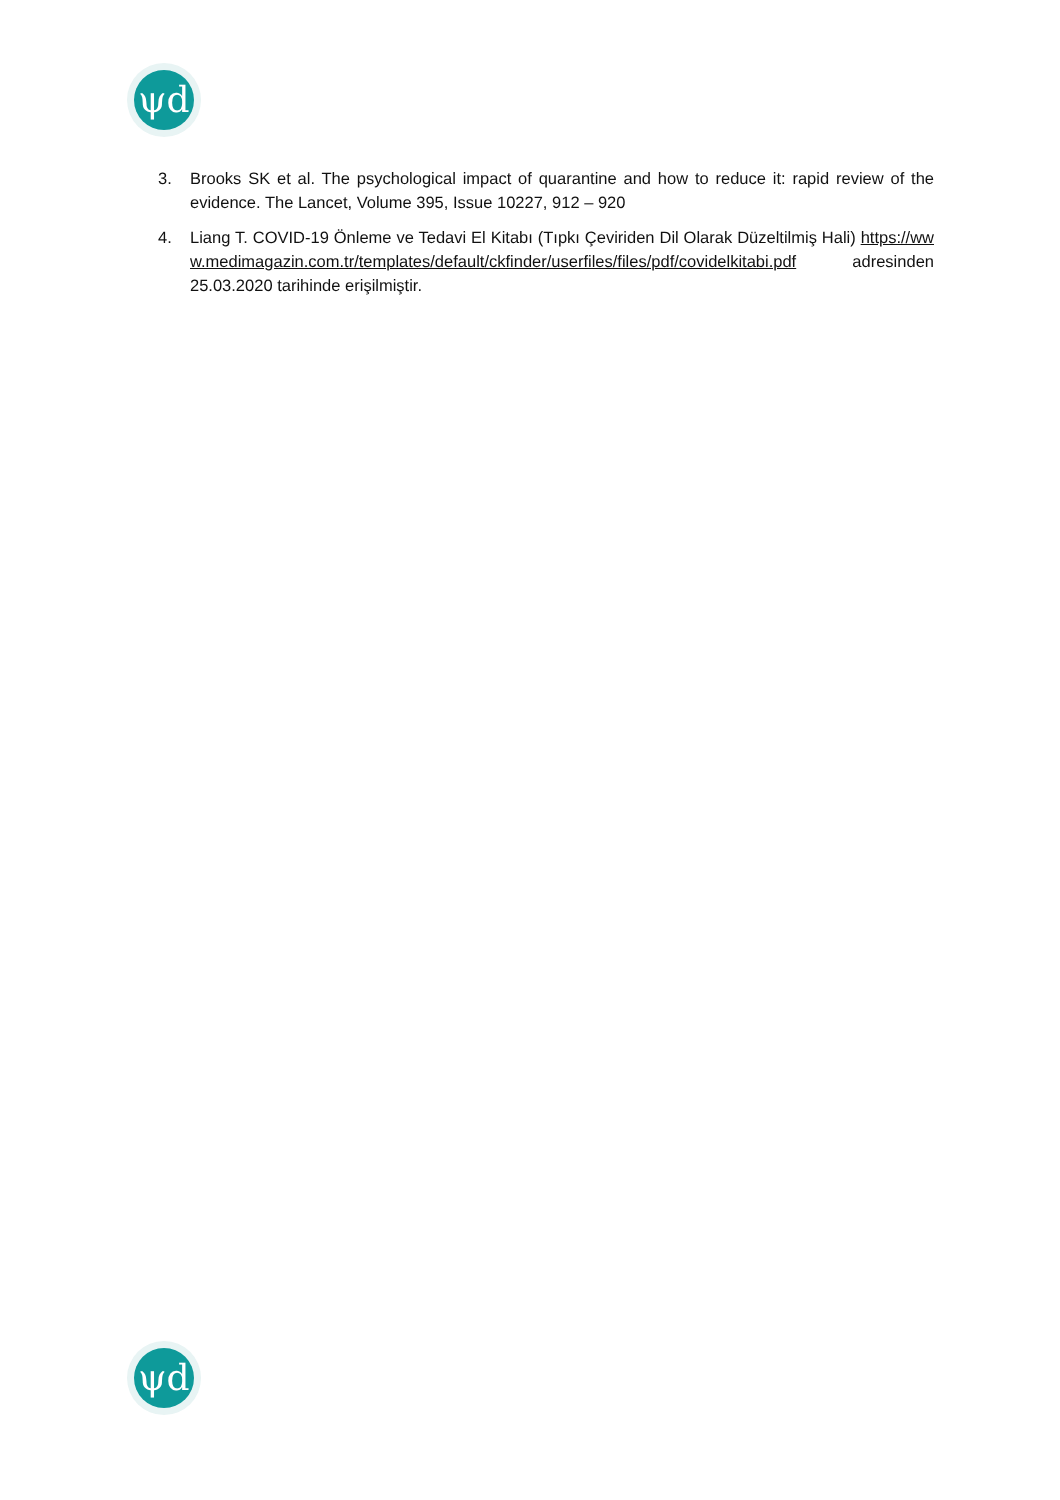ψd
3. Brooks SK et al. The psychological impact of quarantine and how to reduce it: rapid review of the evidence. The Lancet, Volume 395, Issue 10227, 912 – 920
4. Liang T. COVID-19 Önleme ve Tedavi El Kitabı (Tıpkı Çeviriden Dil Olarak Düzeltilmiş Hali) https://www.medimagazin.com.tr/templates/default/ckfinder/userfiles/files/pdf/covidelkitabi.pdf adresinden 25.03.2020 tarihinde erişilmiştir.
ψd